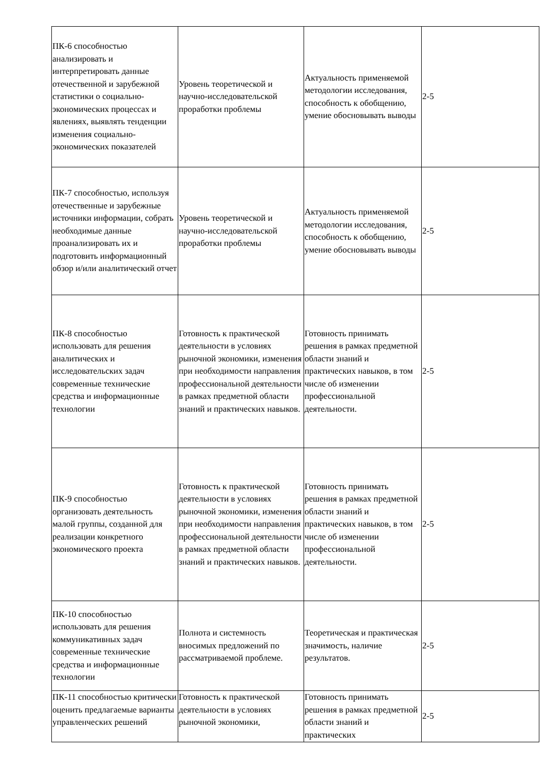| ПК-6 способностью анализировать и интерпретировать данные отечественной и зарубежной статистики о социально-экономических процессах и явлениях, выявлять тенденции изменения социально-экономических показателей | Уровень теоретической и научно-исследовательской проработки проблемы | Актуальность применяемой методологии исследования, способность к обобщению, умение обосновывать выводы | 2-5 |
| ПК-7 способностью, используя отечественные и зарубежные источники информации, собрать необходимые данные проанализировать их и подготовить информационный обзор и/или аналитический отчет | Уровень теоретической и научно-исследовательской проработки проблемы | Актуальность применяемой методологии исследования, способность к обобщению, умение обосновывать выводы | 2-5 |
| ПК-8 способностью использовать для решения аналитических и исследовательских задач современные технические средства и информационные технологии | Готовность к практической деятельности в условиях рыночной экономики, изменения при необходимости направления профессиональной деятельности в рамках предметной области знаний и практических навыков. | Готовность принимать решения в рамках предметной области знаний и практических навыков, в том числе об изменении профессиональной деятельности. | 2-5 |
| ПК-9 способностью организовать деятельность малой группы, созданной для реализации конкретного экономического проекта | Готовность к практической деятельности в условиях рыночной экономики, изменения при необходимости направления профессиональной деятельности в рамках предметной области знаний и практических навыков. | Готовность принимать решения в рамках предметной области знаний и практических навыков, в том числе об изменении профессиональной деятельности. | 2-5 |
| ПК-10 способностью использовать для решения коммуникативных задач современные технические средства и информационные технологии | Полнота и системность вносимых предложений по рассматриваемой проблеме. | Теоретическая и практическая значимость, наличие результатов. | 2-5 |
| ПК-11 способностью критически оценить предлагаемые варианты управленческих решений | Готовность к практической деятельности в условиях рыночной экономики, | Готовность принимать решения в рамках предметной области знаний и практических | 2-5 |